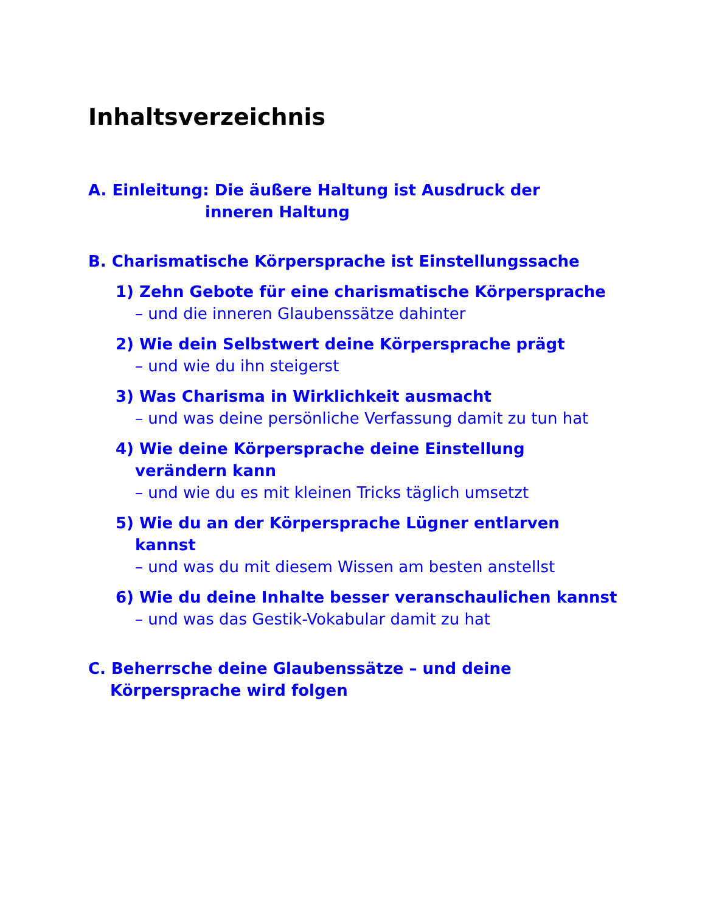Inhaltsverzeichnis
A. Einleitung: Die äußere Haltung ist Ausdruck der
inneren Haltung
B. Charismatische Körpersprache ist Einstellungssache
1) Zehn Gebote für eine charismatische Körpersprache
– und die inneren Glaubenssätze dahinter
2) Wie dein Selbstwert deine Körpersprache prägt
– und wie du ihn steigerst
3) Was Charisma in Wirklichkeit ausmacht
– und was deine persönliche Verfassung damit zu tun hat
4) Wie deine Körpersprache deine Einstellung verändern kann
– und wie du es mit kleinen Tricks täglich umsetzt
5) Wie du an der Körpersprache Lügner entlarven kannst
– und was du mit diesem Wissen am besten anstellst
6) Wie du deine Inhalte besser veranschaulichen kannst
– und was das Gestik-Vokabular damit zu hat
C. Beherrsche deine Glaubenssätze – und deine Körpersprache wird folgen